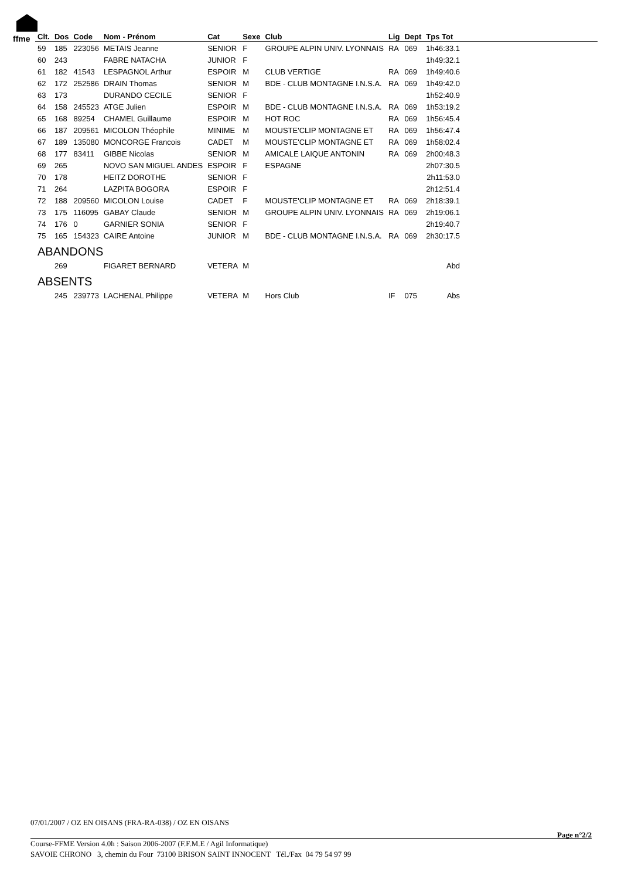ffme
| Clt. | Dos | Code | Nom - Prénom | Cat | Sexe | Club | Lig | Dept | Tps Tot |
| --- | --- | --- | --- | --- | --- | --- | --- | --- | --- |
| 59 | 185 | 223056 | METAIS Jeanne | SENIOR | F | GROUPE ALPIN UNIV. LYONNAIS | RA | 069 | 1h46:33.1 |
| 60 | 243 | | FABRE NATACHA | JUNIOR | F | | | | 1h49:32.1 |
| 61 | 182 | 41543 | LESPAGNOL Arthur | ESPOIR | M | CLUB VERTIGE | RA | 069 | 1h49:40.6 |
| 62 | 172 | 252586 | DRAIN Thomas | SENIOR | M | BDE - CLUB MONTAGNE I.N.S.A. | RA | 069 | 1h49:42.0 |
| 63 | 173 | | DURANDO CECILE | SENIOR | F | | | | 1h52:40.9 |
| 64 | 158 | 245523 | ATGE Julien | ESPOIR | M | BDE - CLUB MONTAGNE I.N.S.A. | RA | 069 | 1h53:19.2 |
| 65 | 168 | 89254 | CHAMEL Guillaume | ESPOIR | M | HOT ROC | RA | 069 | 1h56:45.4 |
| 66 | 187 | 209561 | MICOLON Théophile | MINIME | M | MOUSTE'CLIP MONTAGNE ET | RA | 069 | 1h56:47.4 |
| 67 | 189 | 135080 | MONCORGE Francois | CADET | M | MOUSTE'CLIP MONTAGNE ET | RA | 069 | 1h58:02.4 |
| 68 | 177 | 83411 | GIBBE Nicolas | SENIOR | M | AMICALE LAIQUE ANTONIN | RA | 069 | 2h00:48.3 |
| 69 | 265 | | NOVO SAN MIGUEL ANDES | ESPOIR | F | ESPAGNE | | | 2h07:30.5 |
| 70 | 178 | | HEITZ DOROTHE | SENIOR | F | | | | 2h11:53.0 |
| 71 | 264 | | LAZPITA BOGORA | ESPOIR | F | | | | 2h12:51.4 |
| 72 | 188 | 209560 | MICOLON Louise | CADET | F | MOUSTE'CLIP MONTAGNE ET | RA | 069 | 2h18:39.1 |
| 73 | 175 | 116095 | GABAY Claude | SENIOR | M | GROUPE ALPIN UNIV. LYONNAIS | RA | 069 | 2h19:06.1 |
| 74 | 176 | 0 | GARNIER SONIA | SENIOR | F | | | | 2h19:40.7 |
| 75 | 165 | 154323 | CAIRE Antoine | JUNIOR | M | BDE - CLUB MONTAGNE I.N.S.A. | RA | 069 | 2h30:17.5 |
| ABANDONS | | | | | | | | | |
| | 269 | | FIGARET BERNARD | VETERA | M | | | | Abd |
| ABSENTS | | | | | | | | | |
| | 245 | 239773 | LACHENAL Philippe | VETERA | M | Hors Club | IF | 075 | Abs |
07/01/2007 / OZ EN OISANS (FRA-RA-038) / OZ EN OISANS
Page n°2/2
Course-FFME Version 4.0h : Saison 2006-2007 (F.F.M.E / Agil Informatique)
SAVOIE CHRONO 3, chemin du Four 73100 BRISON SAINT INNOCENT Tél./Fax 04 79 54 97 99